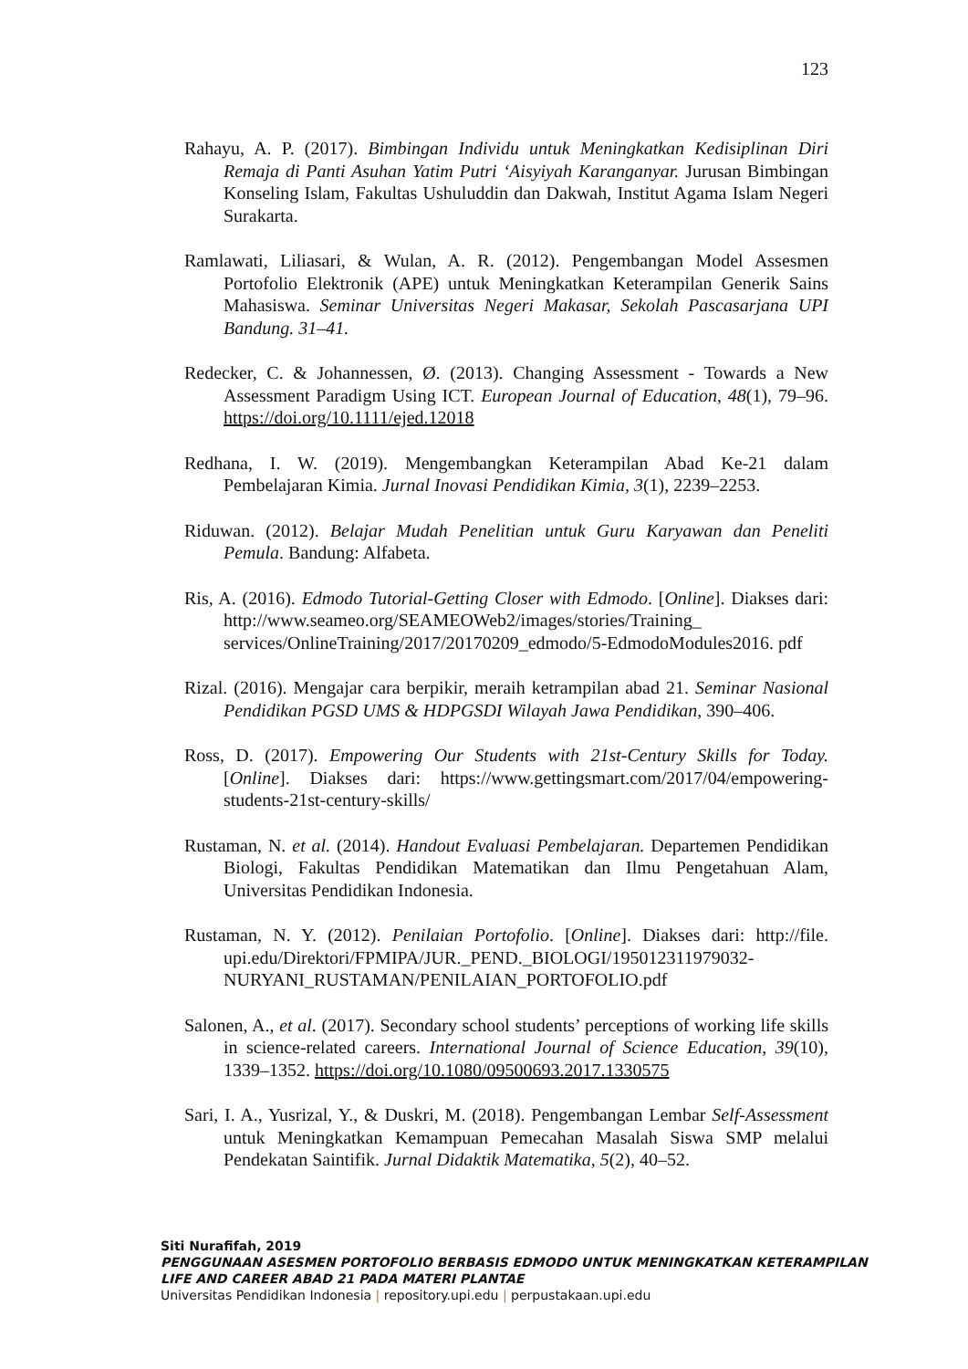123
Rahayu, A. P. (2017). Bimbingan Individu untuk Meningkatkan Kedisiplinan Diri Remaja di Panti Asuhan Yatim Putri ‘Aisyiyah Karanganyar. Jurusan Bimbingan Konseling Islam, Fakultas Ushuluddin dan Dakwah, Institut Agama Islam Negeri Surakarta.
Ramlawati, Liliasari, & Wulan, A. R. (2012). Pengembangan Model Assesmen Portofolio Elektronik (APE) untuk Meningkatkan Keterampilan Generik Sains Mahasiswa. Seminar Universitas Negeri Makasar, Sekolah Pascasarjana UPI Bandung. 31–41.
Redecker, C. & Johannessen, Ø. (2013). Changing Assessment - Towards a New Assessment Paradigm Using ICT. European Journal of Education, 48(1), 79–96. https://doi.org/10.1111/ejed.12018
Redhana, I. W. (2019). Mengembangkan Keterampilan Abad Ke-21 dalam Pembelajaran Kimia. Jurnal Inovasi Pendidikan Kimia, 3(1), 2239–2253.
Riduwan. (2012). Belajar Mudah Penelitian untuk Guru Karyawan dan Peneliti Pemula. Bandung: Alfabeta.
Ris, A. (2016). Edmodo Tutorial-Getting Closer with Edmodo. [Online]. Diakses dari: http://www.seameo.org/SEAMEOWeb2/images/stories/Training_ services/OnlineTraining/2017/20170209_edmodo/5-EdmodoModules2016. pdf
Rizal. (2016). Mengajar cara berpikir, meraih ketrampilan abad 21. Seminar Nasional Pendidikan PGSD UMS & HDPGSDI Wilayah Jawa Pendidikan, 390–406.
Ross, D. (2017). Empowering Our Students with 21st-Century Skills for Today. [Online]. Diakses dari: https://www.gettingsmart.com/2017/04/empowering-students-21st-century-skills/
Rustaman, N. et al. (2014). Handout Evaluasi Pembelajaran. Departemen Pendidikan Biologi, Fakultas Pendidikan Matematikan dan Ilmu Pengetahuan Alam, Universitas Pendidikan Indonesia.
Rustaman, N. Y. (2012). Penilaian Portofolio. [Online]. Diakses dari: http://file. upi.edu/Direktori/FPMIPA/JUR._PEND._BIOLOGI/195012311979032-NURYANI_RUSTAMAN/PENILAIAN_PORTOFOLIO.pdf
Salonen, A., et al. (2017). Secondary school students’ perceptions of working life skills in science-related careers. International Journal of Science Education, 39(10), 1339–1352. https://doi.org/10.1080/09500693.2017.1330575
Sari, I. A., Yusrizal, Y., & Duskri, M. (2018). Pengembangan Lembar Self-Assessment untuk Meningkatkan Kemampuan Pemecahan Masalah Siswa SMP melalui Pendekatan Saintifik. Jurnal Didaktik Matematika, 5(2), 40–52.
Siti Nurafifah, 2019
PENGGUNAAN ASESMEN PORTOFOLIO BERBASIS EDMODO UNTUK MENINGKATKAN KETERAMPILAN
LIFE AND CAREER ABAD 21 PADA MATERI PLANTAE
Universitas Pendidikan Indonesia | repository.upi.edu | perpustakaan.upi.edu